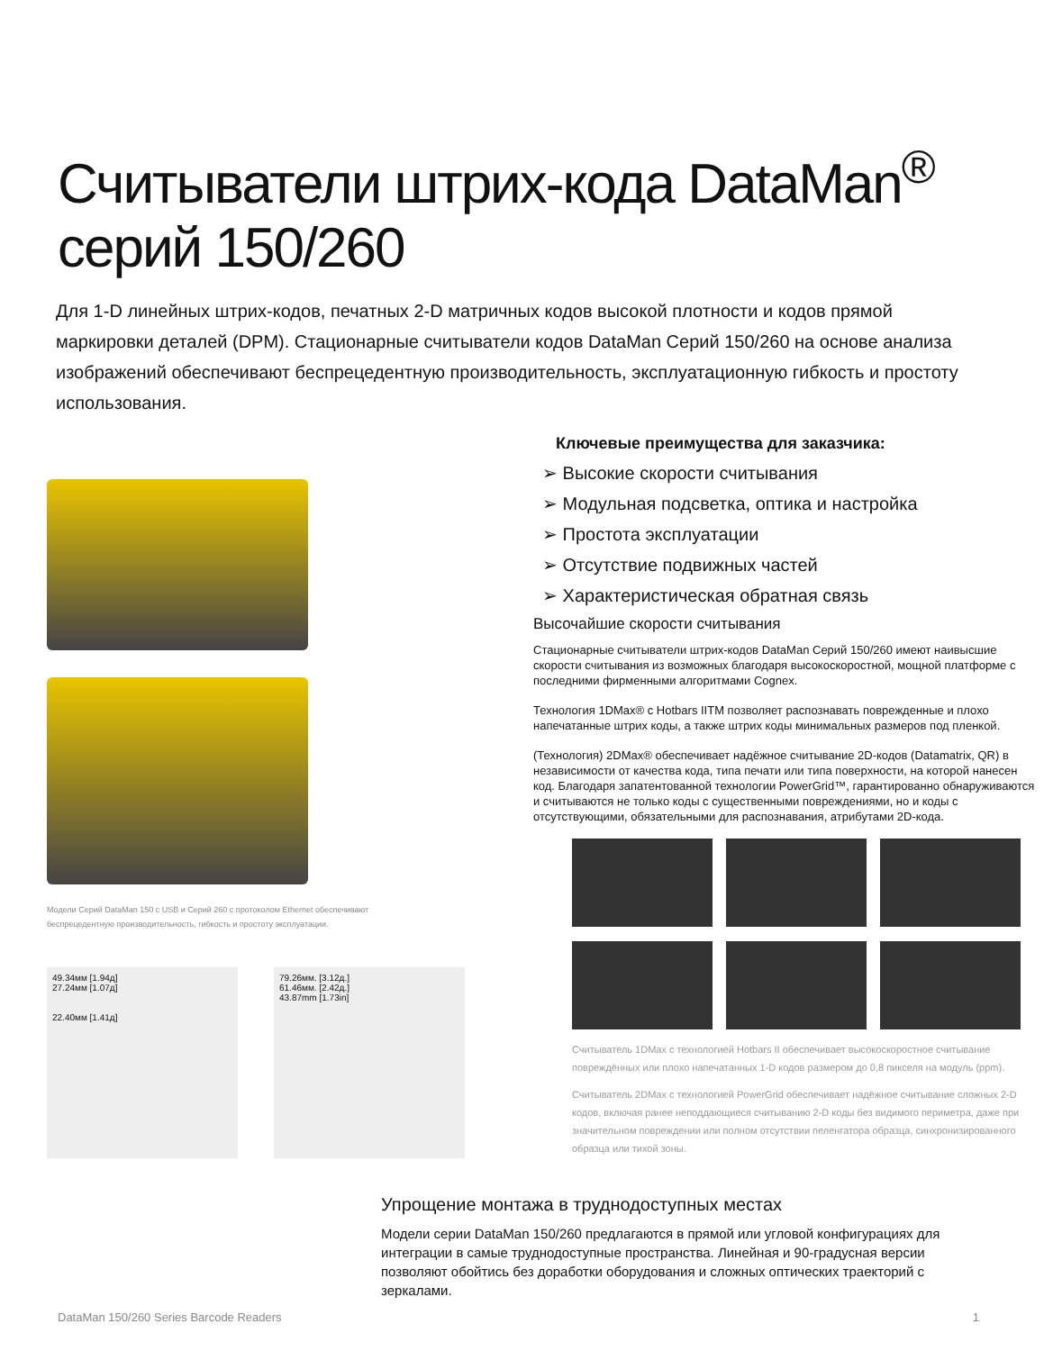Считыватели штрих-кода DataMan<sup>®</sup> серий 150/260
Для 1-D линейных штрих-кодов, печатных 2-D матричных кодов высокой плотности и кодов прямой маркировки деталей (DPM). Стационарные считыватели кодов DataMan Серий 150/260 на основе анализа изображений обеспечивают беспрецедентную производительность, эксплуатационную гибкость и простоту использования.
Модели Серий DataMan 150 с USB и Серий 260 с протоколом Ethernet обеспечивают
беспрецедентную производительность, гибкость и простоту эксплуатации.
49.34мм [1.94д]
27.24мм [1.07д]
22.40мм [1.41д]
79.26мм. [3.12д.]
61.46мм. [2.42д.]
43.87mm [1.73in]
Ключевые преимущества для заказчика:
➢ Высокие скорости считывания
➢ Модульная подсветка, оптика и настройка
➢ Простота эксплуатации
➢ Отсутствие подвижных частей
➢ Характеристическая обратная связь
Высочайшие скорости считывания
Стационарные считыватели штрих-кодов DataMan Серий 150/260 имеют наивысшие скорости считывания из возможных благодаря высокоскоростной, мощной платформе с последними фирменными алгоритмами Cognex.
Технология 1DMax® с Hotbars IITM позволяет распознавать поврежденные и плохо напечатанные штрих коды, а также штрих коды минимальных размеров под пленкой.
(Технология) 2DMax® обеспечивает надёжное считывание 2D-кодов (Datamatrix, QR) в независимости от качества кода, типа печати или типа поверхности, на которой нанесен код. Благодаря запатентованной технологии PowerGrid™, гарантированно обнаруживаются и считываются не только коды с существенными повреждениями, но и коды с отсутствующими, обязательными для распознавания, атрибутами 2D-кода.
Считыватель 1DMax с технологией Hotbars II обеспечивает высокоскоростное считывание повреждённых или плохо напечатанных 1-D кодов размером до 0,8 пикселя на модуль (ppm).
Считыватель 2DMax с технологией PowerGrid обеспечивает надёжное считывание сложных 2-D кодов, включая ранее неподдающиеся считыванию 2-D коды без видимого периметра, даже при значительном повреждении или полном отсутствии пеленгатора образца, синхронизированного образца или тихой зоны.
Упрощение монтажа в труднодоступных местах
Модели серии DataMan 150/260 предлагаются в прямой или угловой конфигурациях для интеграции в самые труднодоступные пространства. Линейная и 90-градусная версии позволяют обойтись без доработки оборудования и сложных оптических траекторий с зеркалами.
DataMan 150/260 Series Barcode Readers 1